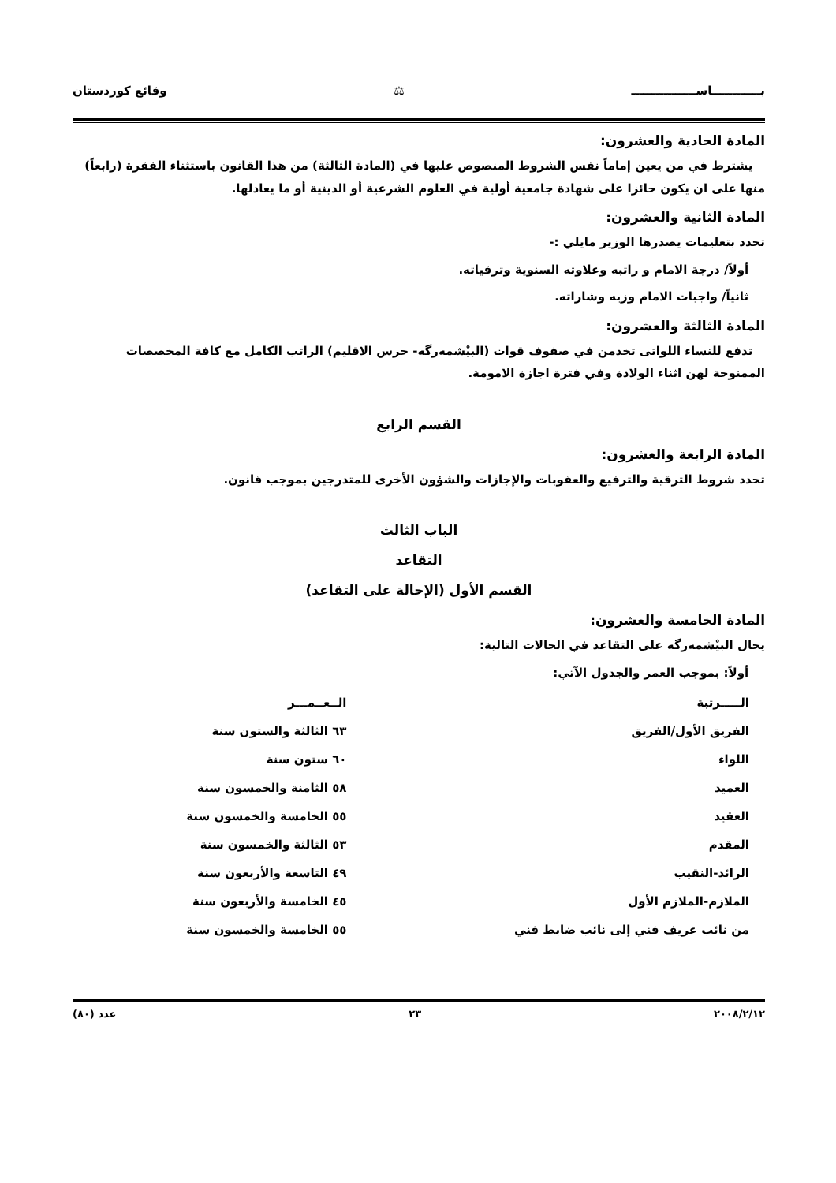بــــــــــــاســــــــــــــــ ⚖ وقائع كوردستان
المادة الحادية والعشرون:
يشترط في من يعين إماماً نفس الشروط المنصوص عليها في (المادة الثالثة) من هذا القانون باستثناء الفقرة (رابعاً) منها على ان يكون حائزا على شهادة جامعية أولية في العلوم الشرعية أو الدينية أو ما يعادلها.
المادة الثانية والعشرون:
تحدد بتعليمات يصدرها الوزير مايلي :-
أولاً/ درجة الامام و راتبه وعلاوته السنوية وترقياته.
ثانياً/ واجبات الامام وزيه وشاراته.
المادة الثالثة والعشرون:
تدفع للنساء اللواتى تخدمن في صفوف قوات (البيْشمەرگە- حرس الاقليم) الراتب الكامل مع كافة المخصصات الممنوحة لهن اثناء الولادة وفي فترة اجازة الامومة.
القسم الرابع
المادة الرابعة والعشرون:
تحدد شروط الترقية والترفيع والعقوبات والإجازات والشؤون الأخرى للمتدرجين بموجب قانون.
الباب الثالث
التقاعد
القسم الأول (الإحالة على التقاعد)
المادة الخامسة والعشرون:
يحال البيْشمەرگە على التقاعد في الحالات التالية:
أولاً: بموجب العمر والجدول الآتي:
| الـــــرتبة | الــعــمـــر |
| --- | --- |
| الفريق الأول/الفريق | ٦٣ الثالثة والستون سنة |
| اللواء | ٦٠ ستون سنة |
| العميد | ٥٨ الثامنة والخمسون سنة |
| العقيد | ٥٥ الخامسة والخمسون سنة |
| المقدم | ٥٣ الثالثة والخمسون سنة |
| الرائد-النقيب | ٤٩ التاسعة والأربعون سنة |
| الملازم-الملازم الأول | ٤٥ الخامسة والأربعون سنة |
| من نائب عريف فني إلى نائب ضابط فني | ٥٥ الخامسة والخمسون سنة |
٢٠٠٨/٢/١٢ ٢٣ عدد (٨٠)